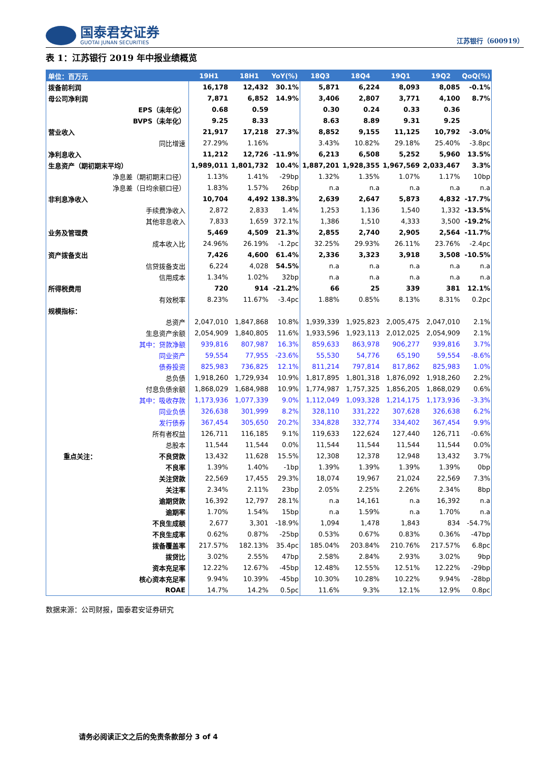国泰君安证券
GUOTAI JUNAN SECURITIES
江苏银行（600919）
表 1：江苏银行 2019 年中报业绩概览
| 单位：百万元 | 19H1 | 18H1 | YoY(%) | 18Q3 | 18Q4 | 19Q1 | 19Q2 | QoQ(%) |
| --- | --- | --- | --- | --- | --- | --- | --- | --- |
| 拨备前利润 | 16,178 | 12,432 | 30.1% | 5,871 | 6,224 | 8,093 | 8,085 | -0.1% |
| 母公司净利润 | 7,871 | 6,852 | 14.9% | 3,406 | 2,807 | 3,771 | 4,100 | 8.7% |
| EPS（未年化） | 0.68 | 0.59 | | 0.30 | 0.24 | 0.33 | 0.36 | |
| BVPS（未年化） | 9.25 | 8.33 | | 8.63 | 8.89 | 9.31 | 9.25 | |
| 营业收入 | 21,917 | 17,218 | 27.3% | 8,852 | 9,155 | 11,125 | 10,792 | -3.0% |
| 同比增速 | 27.29% | 1.16% | | 3.43% | 10.82% | 29.18% | 25.40% | -3.8pc |
| 净利息收入 | 11,212 | 12,726 | -11.9% | 6,213 | 6,508 | 5,252 | 5,960 | 13.5% |
| 生息资产（期初期末平均） | 1,989,011 | 1,801,732 | 10.4% | 1,887,201 | 1,928,355 | 1,967,569 | 2,033,467 | 3.3% |
| 净息差（期初期末口径） | 1.13% | 1.41% | -29bp | 1.32% | 1.35% | 1.07% | 1.17% | 10bp |
| 净息差（日均余额口径） | 1.83% | 1.57% | 26bp | n.a | n.a | n.a | n.a | n.a |
| 非利息净收入 | 10,704 | 4,492 | 138.3% | 2,639 | 2,647 | 5,873 | 4,832 | -17.7% |
| 手续费净收入 | 2,872 | 2,833 | 1.4% | 1,253 | 1,136 | 1,540 | 1,332 | -13.5% |
| 其他非息收入 | 7,833 | 1,659 | 372.1% | 1,386 | 1,510 | 4,333 | 3,500 | -19.2% |
| 业务及管理费 | 5,469 | 4,509 | 21.3% | 2,855 | 2,740 | 2,905 | 2,564 | -11.7% |
| 成本收入比 | 24.96% | 26.19% | -1.2pc | 32.25% | 29.93% | 26.11% | 23.76% | -2.4pc |
| 资产拨备支出 | 7,426 | 4,600 | 61.4% | 2,336 | 3,323 | 3,918 | 3,508 | -10.5% |
| 信贷拨备支出 | 6,224 | 4,028 | 54.5% | n.a | n.a | n.a | n.a | n.a |
| 信用成本 | 1.34% | 1.02% | 32bp | n.a | n.a | n.a | n.a | n.a |
| 所得税费用 | 720 | 914 | -21.2% | 66 | 25 | 339 | 381 | 12.1% |
| 有效税率 | 8.23% | 11.67% | -3.4pc | 1.88% | 0.85% | 8.13% | 8.31% | 0.2pc |
| 规模指标： | | | | | | | | |
| 总资产 | 2,047,010 | 1,847,868 | 10.8% | 1,939,339 | 1,925,823 | 2,005,475 | 2,047,010 | 2.1% |
| 生息资产余额 | 2,054,909 | 1,840,805 | 11.6% | 1,933,596 | 1,923,113 | 2,012,025 | 2,054,909 | 2.1% |
| 其中：贷款净额 | 939,816 | 807,987 | 16.3% | 859,633 | 863,978 | 906,277 | 939,816 | 3.7% |
| 同业资产 | 59,554 | 77,955 | -23.6% | 55,530 | 54,776 | 65,190 | 59,554 | -8.6% |
| 债券投资 | 825,983 | 736,825 | 12.1% | 811,214 | 797,814 | 817,862 | 825,983 | 1.0% |
| 总负债 | 1,918,260 | 1,729,934 | 10.9% | 1,817,895 | 1,801,318 | 1,876,092 | 1,918,260 | 2.2% |
| 付息负债余额 | 1,868,029 | 1,684,988 | 10.9% | 1,774,987 | 1,757,325 | 1,856,205 | 1,868,029 | 0.6% |
| 其中：吸收存款 | 1,173,936 | 1,077,339 | 9.0% | 1,112,049 | 1,093,328 | 1,214,175 | 1,173,936 | -3.3% |
| 同业负债 | 326,638 | 301,999 | 8.2% | 328,110 | 331,222 | 307,628 | 326,638 | 6.2% |
| 发行债券 | 367,454 | 305,650 | 20.2% | 334,828 | 332,774 | 334,402 | 367,454 | 9.9% |
| 所有者权益 | 126,711 | 116,185 | 9.1% | 119,633 | 122,624 | 127,440 | 126,711 | -0.6% |
| 总股本 | 11,544 | 11,544 | 0.0% | 11,544 | 11,544 | 11,544 | 11,544 | 0.0% |
| 重点关注： 不良贷款 | 13,432 | 11,628 | 15.5% | 12,308 | 12,378 | 12,948 | 13,432 | 3.7% |
| 不良率 | 1.39% | 1.40% | -1bp | 1.39% | 1.39% | 1.39% | 1.39% | 0bp |
| 关注贷款 | 22,569 | 17,455 | 29.3% | 18,074 | 19,967 | 21,024 | 22,569 | 7.3% |
| 关注率 | 2.34% | 2.11% | 23bp | 2.05% | 2.25% | 2.26% | 2.34% | 8bp |
| 逾期贷款 | 16,392 | 12,797 | 28.1% | n.a | 14,161 | n.a | 16,392 | n.a |
| 逾期率 | 1.70% | 1.54% | 15bp | n.a | 1.59% | n.a | 1.70% | n.a |
| 不良生成额 | 2,677 | 3,301 | -18.9% | 1,094 | 1,478 | 1,843 | 834 | -54.7% |
| 不良生成率 | 0.62% | 0.87% | -25bp | 0.53% | 0.67% | 0.83% | 0.36% | -47bp |
| 拨备覆盖率 | 217.57% | 182.13% | 35.4pc | 185.04% | 203.84% | 210.76% | 217.57% | 6.8pc |
| 拨贷比 | 3.02% | 2.55% | 47bp | 2.58% | 2.84% | 2.93% | 3.02% | 9bp |
| 资本充足率 | 12.22% | 12.67% | -45bp | 12.48% | 12.55% | 12.51% | 12.22% | -29bp |
| 核心资本充足率 | 9.94% | 10.39% | -45bp | 10.30% | 10.28% | 10.22% | 9.94% | -28bp |
| ROAE | 14.7% | 14.2% | 0.5pc | 11.6% | 9.3% | 12.1% | 12.9% | 0.8pc |
数据来源：公司财报，国泰君安证券研究
请务必阅读正文之后的免责条款部分 3 of 4